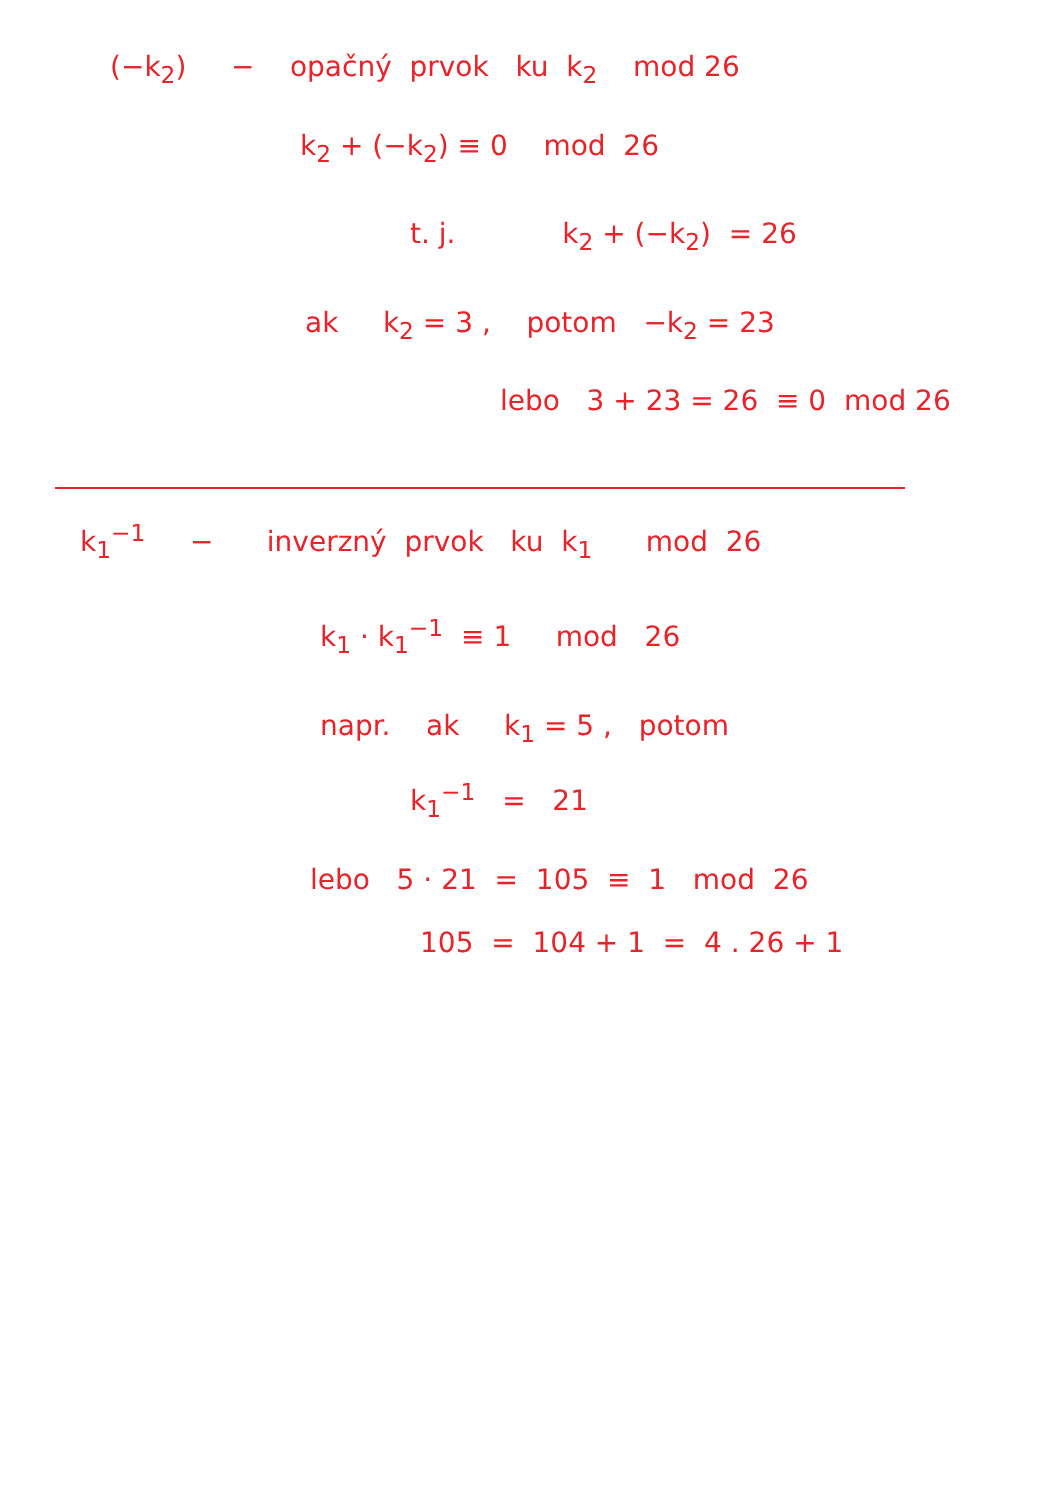(−k<sub>2</sub>) − opačný prvok ku k<sub>2</sub> mod 26
k<sub>2</sub> + (−k<sub>2</sub>) ≡ 0 mod 26
t. j. k<sub>2</sub> + (−k<sub>2</sub>) = 26
ak k<sub>2</sub> = 3 , potom −k<sub>2</sub> = 23
lebo 3 + 23 = 26 ≡ 0 mod 26
k<sub>1</sub><sup>−1</sup> − inverzný prvok ku k<sub>1</sub> mod 26
k<sub>1</sub> · k<sub>1</sub><sup>−1</sup> ≡ 1 mod 26
napr. ak k<sub>1</sub> = 5 , potom
k<sub>1</sub><sup>−1</sup> = 21
lebo 5 · 21 = 105 ≡ 1 mod 26
105 = 104 + 1 = 4 . 26 + 1